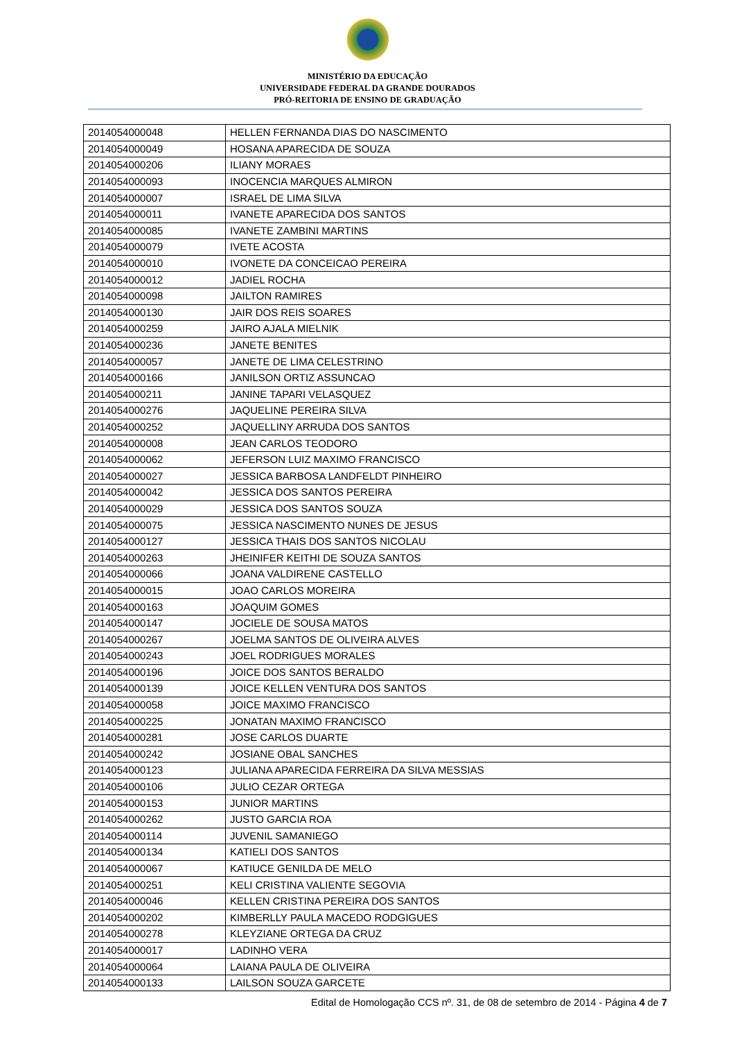MINISTÉRIO DA EDUCAÇÃO
UNIVERSIDADE FEDERAL DA GRANDE DOURADOS
PRÓ-REITORIA DE ENSINO DE GRADUAÇÃO
| 2014054000048 | HELLEN FERNANDA DIAS DO NASCIMENTO |
| 2014054000049 | HOSANA APARECIDA DE SOUZA |
| 2014054000206 | ILIANY MORAES |
| 2014054000093 | INOCENCIA MARQUES ALMIRON |
| 2014054000007 | ISRAEL DE LIMA SILVA |
| 2014054000011 | IVANETE APARECIDA DOS SANTOS |
| 2014054000085 | IVANETE ZAMBINI MARTINS |
| 2014054000079 | IVETE ACOSTA |
| 2014054000010 | IVONETE DA CONCEICAO PEREIRA |
| 2014054000012 | JADIEL ROCHA |
| 2014054000098 | JAILTON RAMIRES |
| 2014054000130 | JAIR DOS REIS SOARES |
| 2014054000259 | JAIRO AJALA MIELNIK |
| 2014054000236 | JANETE BENITES |
| 2014054000057 | JANETE DE LIMA CELESTRINO |
| 2014054000166 | JANILSON ORTIZ ASSUNCAO |
| 2014054000211 | JANINE TAPARI VELASQUEZ |
| 2014054000276 | JAQUELINE PEREIRA SILVA |
| 2014054000252 | JAQUELLINY ARRUDA DOS SANTOS |
| 2014054000008 | JEAN CARLOS TEODORO |
| 2014054000062 | JEFERSON LUIZ MAXIMO FRANCISCO |
| 2014054000027 | JESSICA BARBOSA LANDFELDT PINHEIRO |
| 2014054000042 | JESSICA DOS SANTOS PEREIRA |
| 2014054000029 | JESSICA DOS SANTOS SOUZA |
| 2014054000075 | JESSICA NASCIMENTO NUNES DE JESUS |
| 2014054000127 | JESSICA THAIS DOS SANTOS NICOLAU |
| 2014054000263 | JHEINIFER KEITHI DE SOUZA SANTOS |
| 2014054000066 | JOANA VALDIRENE CASTELLO |
| 2014054000015 | JOAO CARLOS MOREIRA |
| 2014054000163 | JOAQUIM GOMES |
| 2014054000147 | JOCIELE DE SOUSA MATOS |
| 2014054000267 | JOELMA SANTOS DE OLIVEIRA ALVES |
| 2014054000243 | JOEL RODRIGUES MORALES |
| 2014054000196 | JOICE DOS SANTOS BERALDO |
| 2014054000139 | JOICE KELLEN VENTURA DOS SANTOS |
| 2014054000058 | JOICE MAXIMO FRANCISCO |
| 2014054000225 | JONATAN MAXIMO FRANCISCO |
| 2014054000281 | JOSE CARLOS DUARTE |
| 2014054000242 | JOSIANE OBAL SANCHES |
| 2014054000123 | JULIANA APARECIDA FERREIRA DA SILVA MESSIAS |
| 2014054000106 | JULIO CEZAR ORTEGA |
| 2014054000153 | JUNIOR MARTINS |
| 2014054000262 | JUSTO GARCIA ROA |
| 2014054000114 | JUVENIL SAMANIEGO |
| 2014054000134 | KATIELI DOS SANTOS |
| 2014054000067 | KATIUCE GENILDA DE MELO |
| 2014054000251 | KELI CRISTINA VALIENTE SEGOVIA |
| 2014054000046 | KELLEN CRISTINA PEREIRA DOS SANTOS |
| 2014054000202 | KIMBERLLY PAULA MACEDO RODGIGUES |
| 2014054000278 | KLEYZIANE ORTEGA DA CRUZ |
| 2014054000017 | LADINHO VERA |
| 2014054000064 | LAIANA PAULA DE OLIVEIRA |
| 2014054000133 | LAILSON SOUZA GARCETE |
Edital de Homologação CCS nº. 31, de 08 de setembro de 2014 - Página 4 de 7